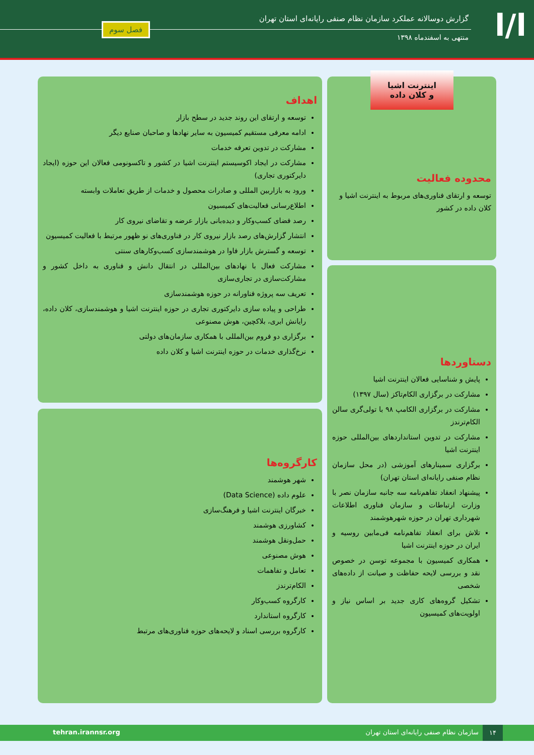ا/ا
گزارش دوسالانه عملکرد سازمان نظام صنفی رایانه‌ای استان تهران
منتهی به اسفندماه ۱۳۹۸
فصل سوم
محدوده فعالیت
توسعه و ارتقای فناوری‌های مربوط به اینترنت اشیا و کلان داده در کشور
اینترنت اشیا
و کلان داده
اهداف
توسعه و ارتقای این روند جدید در سطح بازار
ادامه معرفی مستقیم کمیسیون به سایر نهادها و صاحبان صنایع دیگر
مشارکت در تدوین تعرفه خدمات
مشارکت در ایجاد اکوسیستم اینترنت اشیا در کشور و تاکسونومی فعالان این حوزه (ایجاد دایرکتوری تجاری)
ورود به بازاربین المللی و صادرات محصول و خدمات از طریق تعاملات وابسته
اطلاع‌رسانی فعالیت‌های کمیسیون
رصد فضای کسب‌وکار و دیده‌بانی بازار عرضه و تقاضای نیروی کار
انتشار گزارش‌های رصد بازار نیروی کار در فناوری‌های نو ظهور مرتبط با فعالیت کمیسیون
توسعه و گسترش بازار فاوا در هوشمندسازی کسب‌وکارهای سنتی
مشارکت فعال با نهادهای بین‌المللی در انتقال دانش و فناوری به داخل کشور و مشارکت‌سازی در تجاری‌سازی
تعریف سه پروژه فناورانه در حوزه هوشمندسازی
طراحی و پیاده سازی دایرکتوری تجاری در حوزه اینترنت اشیا و هوشمندسازی، کلان داده، رایانش ابری، بلاکچین، هوش مصنوعی
برگزاری دو فروم بین‌المللی با همکاری سازمان‌های دولتی
نرخ‌گذاری خدمات در حوزه اینترنت اشیا و کلان داده
دستاوردها
پایش و شناسایی فعالان اینترنت اشیا
مشارکت در برگزاری الکام‌تاکز (سال ۱۳۹۷)
مشارکت در برگزاری الکامپ ۹۸ با تولی‌گری سالن الکام‌ترندز
مشارکت در تدوین استانداردهای بین‌المللی حوزه اینترنت اشیا
برگزاری سمینارهای آموزشی (در محل سازمان نظام صنفی رایانه‌ای استان تهران)
پیشنهاد انعقاد تفاهم‌نامه سه جانبه سازمان نصر با وزارت ارتباطات و سازمان فناوری اطلاعات شهرداری تهران در حوزه شهرهوشمند
تلاش برای انعقاد تفاهم‌نامه فی‌مابین روسیه و ایران در حوزه اینترنت اشیا
همکاری کمیسیون با مجموعه توسن در خصوص نقد و بررسی لایحه حفاظت و صیانت از داده‌های شخصی
تشکیل گروه‌های کاری جدید بر اساس نیاز و اولویت‌های کمیسیون
کارگروه‌ها
شهر هوشمند
علوم داده (Data Science)
خبرگان اینترنت اشیا و فرهنگ‌سازی
کشاورزی هوشمند
حمل‌ونقل هوشمند
هوش مصنوعی
تعامل و تفاهمات
الکام‌ترندز
کارگروه کسب‌وکار
کارگروه استاندارد
کارگروه بررسی اسناد و لایحه‌های حوزه فناوری‌های مرتبط
۱۴ سازمان نظام صنفی رایانه‌ای استان تهران tehran.irannsr.org